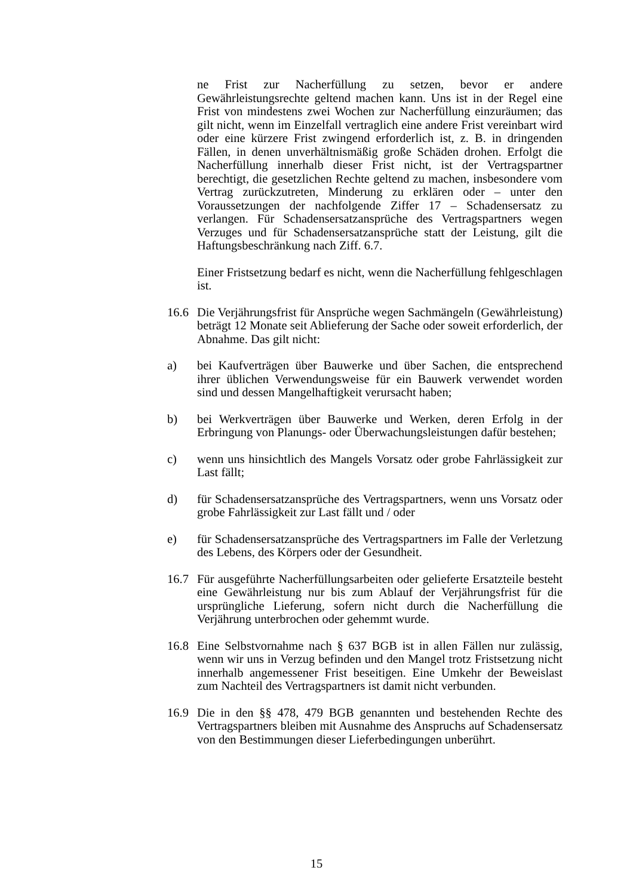ne Frist zur Nacherfüllung zu setzen, bevor er andere Gewährleistungsrechte geltend machen kann. Uns ist in der Regel eine Frist von mindestens zwei Wochen zur Nacherfüllung einzuräumen; das gilt nicht, wenn im Einzelfall vertraglich eine andere Frist vereinbart wird oder eine kürzere Frist zwingend erforderlich ist, z. B. in dringenden Fällen, in denen unverhältnismäßig große Schäden drohen. Erfolgt die Nacherfüllung innerhalb dieser Frist nicht, ist der Vertragspartner berechtigt, die gesetzlichen Rechte geltend zu machen, insbesondere vom Vertrag zurückzutreten, Minderung zu erklären oder – unter den Voraussetzungen der nachfolgende Ziffer 17 – Schadensersatz zu verlangen. Für Schadensersatzansprüche des Vertragspartners wegen Verzuges und für Schadensersatzansprüche statt der Leistung, gilt die Haftungsbeschränkung nach Ziff. 6.7.
Einer Fristsetzung bedarf es nicht, wenn die Nacherfüllung fehlgeschlagen ist.
16.6 Die Verjährungsfrist für Ansprüche wegen Sachmängeln (Gewährleistung) beträgt 12 Monate seit Ablieferung der Sache oder soweit erforderlich, der Abnahme. Das gilt nicht:
a) bei Kaufverträgen über Bauwerke und über Sachen, die entsprechend ihrer üblichen Verwendungsweise für ein Bauwerk verwendet worden sind und dessen Mangelhaftigkeit verursacht haben;
b) bei Werkverträgen über Bauwerke und Werken, deren Erfolg in der Erbringung von Planungs- oder Überwachungsleistungen dafür bestehen;
c) wenn uns hinsichtlich des Mangels Vorsatz oder grobe Fahrlässigkeit zur Last fällt;
d) für Schadensersatzansprüche des Vertragspartners, wenn uns Vorsatz oder grobe Fahrlässigkeit zur Last fällt und / oder
e) für Schadensersatzansprüche des Vertragspartners im Falle der Verletzung des Lebens, des Körpers oder der Gesundheit.
16.7 Für ausgeführte Nacherfüllungsarbeiten oder gelieferte Ersatzteile besteht eine Gewährleistung nur bis zum Ablauf der Verjährungsfrist für die ursprüngliche Lieferung, sofern nicht durch die Nacherfüllung die Verjährung unterbrochen oder gehemmt wurde.
16.8 Eine Selbstvornahme nach § 637 BGB ist in allen Fällen nur zulässig, wenn wir uns in Verzug befinden und den Mangel trotz Fristsetzung nicht innerhalb angemessener Frist beseitigen. Eine Umkehr der Beweislast zum Nachteil des Vertragspartners ist damit nicht verbunden.
16.9 Die in den §§ 478, 479 BGB genannten und bestehenden Rechte des Vertragspartners bleiben mit Ausnahme des Anspruchs auf Schadensersatz von den Bestimmungen dieser Lieferbedingungen unberührt.
15